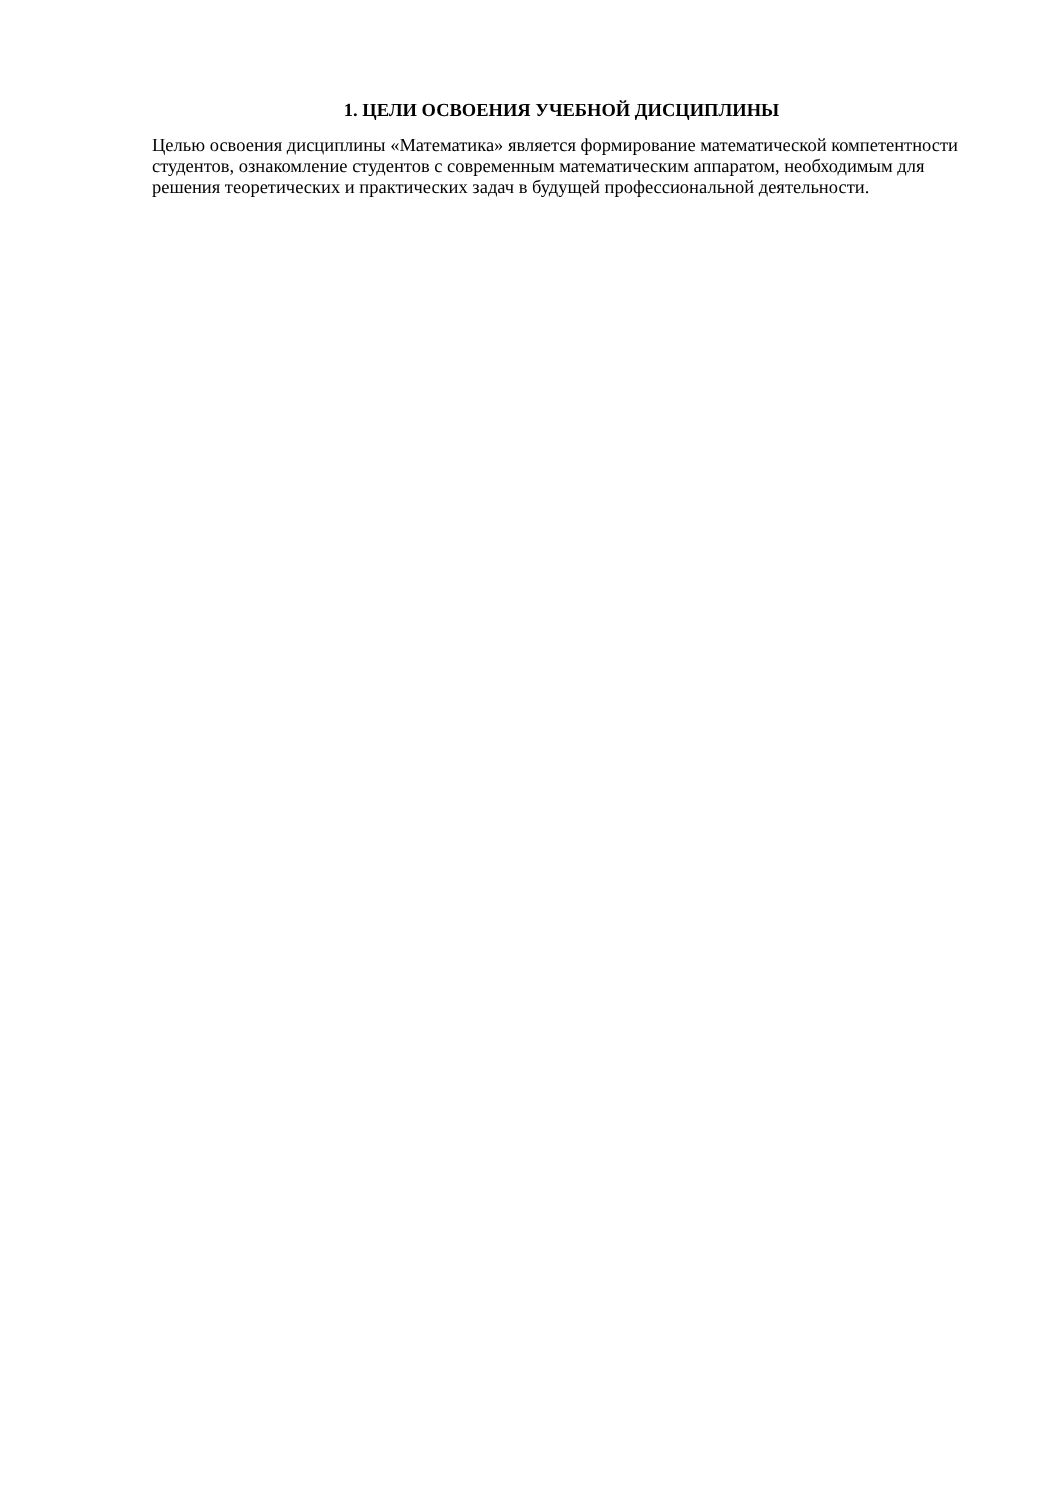1. ЦЕЛИ ОСВОЕНИЯ УЧЕБНОЙ ДИСЦИПЛИНЫ
Целью освоения дисциплины «Математика» является формирование математической компетентности студентов, ознакомление студентов с современным математическим аппаратом, необходимым для решения теоретических и практических задач в будущей профессиональной деятельности.